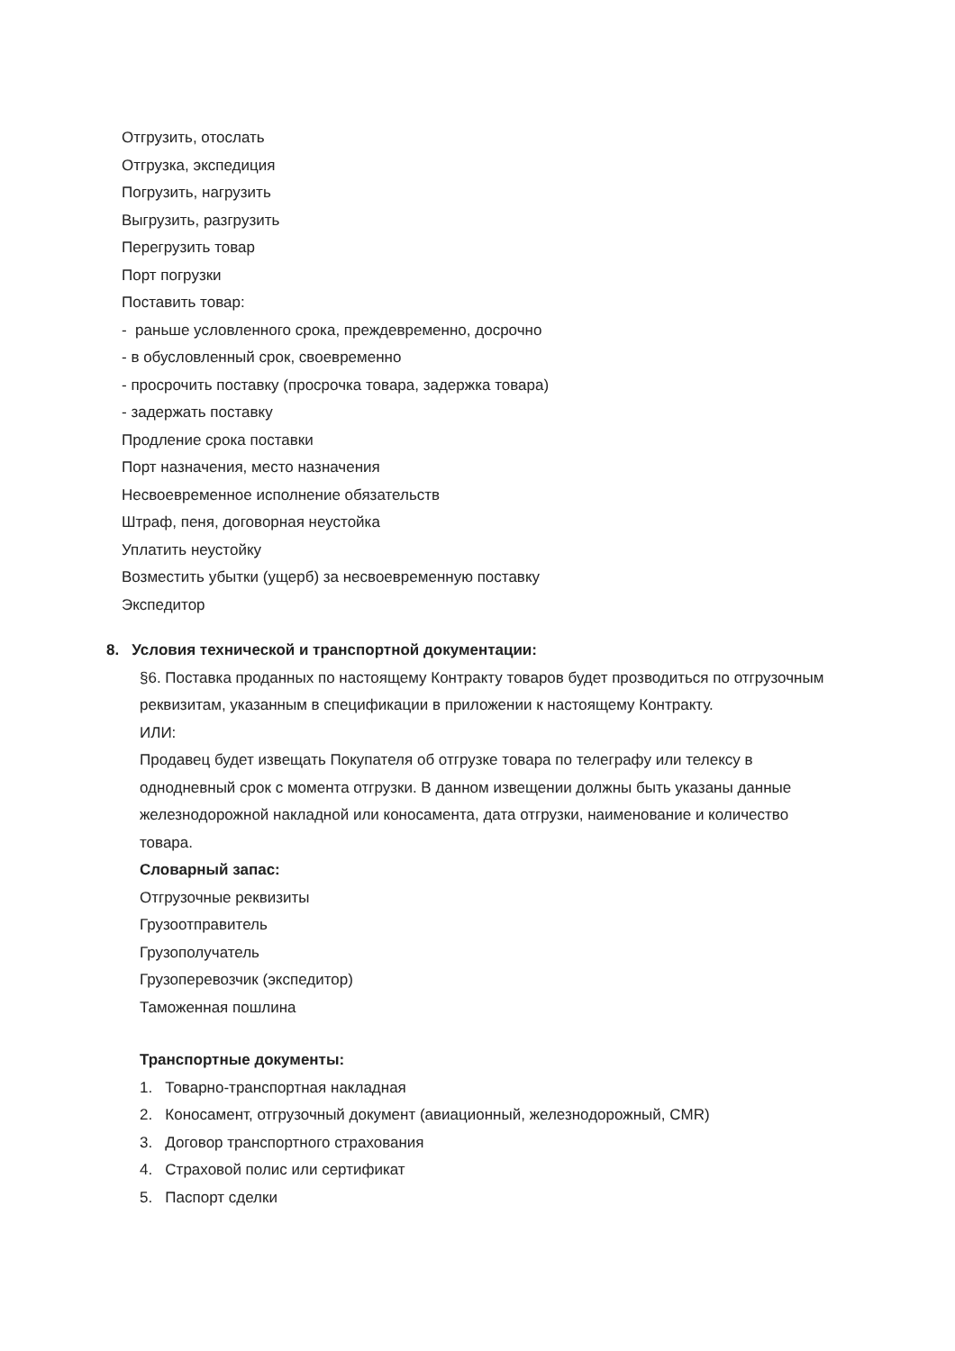Отгрузить, отослать
Отгрузка, экспедиция
Погрузить, нагрузить
Выгрузить, разгрузить
Перегрузить товар
Порт погрузки
Поставить товар:
- раньше условленного срока, преждевременно, досрочно
- в обусловленный срок, своевременно
- просрочить поставку (просрочка товара, задержка товара)
- задержать поставку
Продление срока поставки
Порт назначения, место назначения
Несвоевременное исполнение обязательств
Штраф, пеня, договорная неустойка
Уплатить неустойку
Возместить убытки (ущерб) за несвоевременную поставку
Экспедитор
8. Условия технической и транспортной документации:
§6. Поставка проданных по настоящему Контракту товаров будет прозводиться по отгрузочным реквизитам, указанным в спецификации в приложении к настоящему Контракту.
ИЛИ:
Продавец будет извещать Покупателя об отгрузке товара по телеграфу или телексу в однодневный срок с момента отгрузки. В данном извещении должны быть указаны данные железнодорожной накладной или коносамента, дата отгрузки, наименование и количество товара.
Словарный запас:
Отгрузочные реквизиты
Грузоотправитель
Грузополучатель
Грузоперевозчик (экспедитор)
Таможенная пошлина
Транспортные документы:
1. Товарно-транспортная накладная
2. Коносамент, отгрузочный документ (авиационный, железнодорожный, CMR)
3. Договор транспортного страхования
4. Страховой полис или сертификат
5. Паспорт сделки